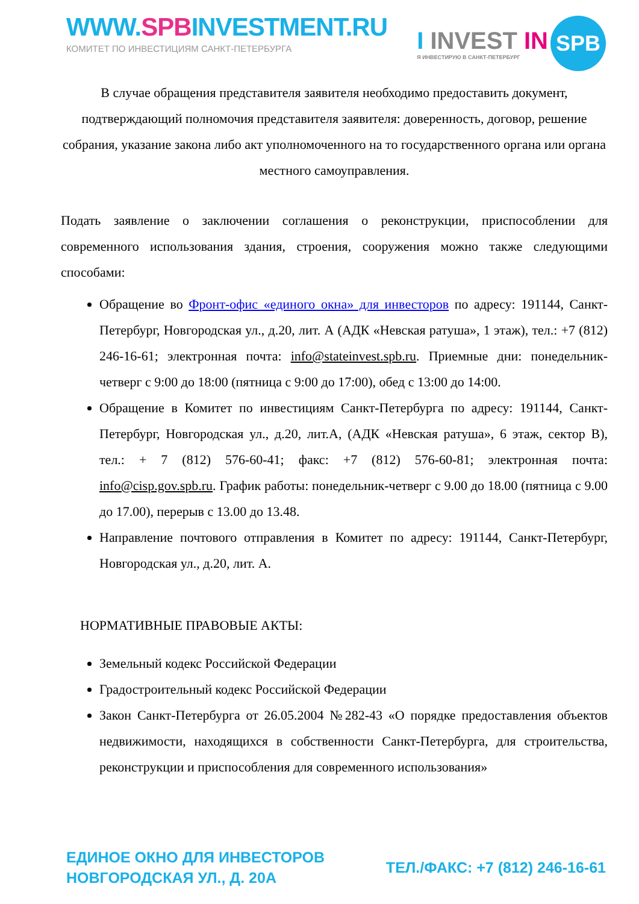WWW.SPBINVESTMENT.RU
КОМИТЕТ ПО ИНВЕСТИЦИЯМ САНКТ-ПЕТЕРБУРГА
I INVEST IN
Я ИНВЕСТИРУЮ В САНКТ-ПЕТЕРБУРГ
SPB
В случае обращения представителя заявителя необходимо предоставить документ, подтверждающий полномочия представителя заявителя: доверенность, договор, решение собрания, указание закона либо акт уполномоченного на то государственного органа или органа местного самоуправления.
Подать заявление о заключении соглашения о реконструкции, приспособлении для современного использования здания, строения, сооружения можно также следующими способами:
Обращение во Фронт-офис «единого окна» для инвесторов по адресу: 191144, Санкт-Петербург, Новгородская ул., д.20, лит. А (АДК «Невская ратуша», 1 этаж), тел.: +7 (812) 246-16-61; электронная почта: info@stateinvest.spb.ru. Приемные дни: понедельник-четверг с 9:00 до 18:00 (пятница с 9:00 до 17:00), обед с 13:00 до 14:00.
Обращение в Комитет по инвестициям Санкт-Петербурга по адресу: 191144, Санкт-Петербург, Новгородская ул., д.20, лит.А, (АДК «Невская ратуша», 6 этаж, сектор В), тел.: + 7 (812) 576-60-41; факс: +7 (812) 576-60-81; электронная почта: info@cisp.gov.spb.ru. График работы: понедельник-четверг с 9.00 до 18.00 (пятница с 9.00 до 17.00), перерыв с 13.00 до 13.48.
Направление почтового отправления в Комитет по адресу: 191144, Санкт-Петербург, Новгородская ул., д.20, лит. А.
НОРМАТИВНЫЕ ПРАВОВЫЕ АКТЫ:
Земельный кодекс Российской Федерации
Градостроительный кодекс Российской Федерации
Закон Санкт-Петербурга от 26.05.2004 №282-43 «О порядке предоставления объектов недвижимости, находящихся в собственности Санкт-Петербурга, для строительства, реконструкции и приспособления для современного использования»
ЕДИНОЕ ОКНО ДЛЯ ИНВЕСТОРОВ
НОВГОРОДСКАЯ УЛ., Д. 20А
ТЕЛ./ФАКС: +7 (812) 246-16-61